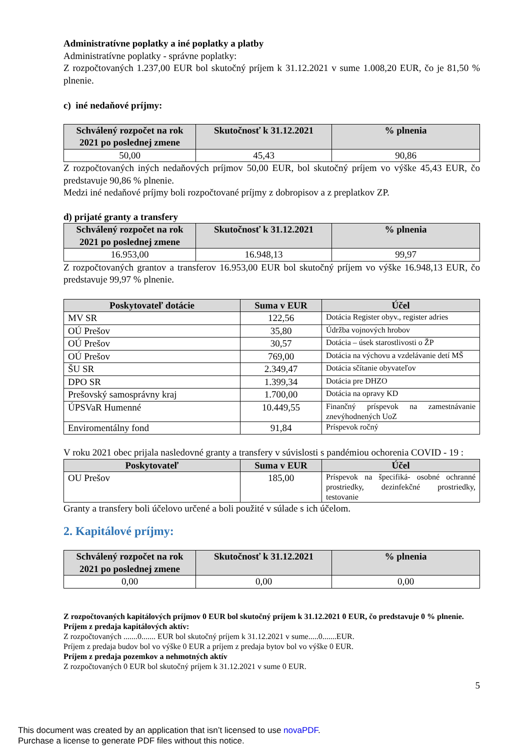Administratívne poplatky a iné poplatky a platby
Administratívne poplatky - správne poplatky:
Z rozpočtovaných 1.237,00 EUR bol skutočný príjem k 31.12.2021 v sume 1.008,20 EUR, čo je 81,50 % plnenie.
c) iné nedaňové príjmy:
| Schválený rozpočet na rok 2021 po poslednej zmene | Skutočnosť k 31.12.2021 | % plnenia |
| --- | --- | --- |
| 50,00 | 45,43 | 90,86 |
Z rozpočtovaných iných nedaňových príjmov 50,00 EUR, bol skutočný príjem vo výške 45,43 EUR, čo predstavuje 90,86 % plnenie.
Medzi iné nedaňové príjmy boli rozpočtované príjmy z dobropisov a z preplatkov ZP.
d) prijaté granty a transfery
| Schválený rozpočet na rok 2021 po poslednej zmene | Skutočnosť k 31.12.2021 | % plnenia |
| --- | --- | --- |
| 16.953,00 | 16.948,13 | 99,97 |
Z rozpočtovaných grantov a transferov 16.953,00 EUR bol skutočný príjem vo výške 16.948,13 EUR, čo predstavuje 99,97 % plnenie.
| Poskytovateľ dotácie | Suma v EUR | Účel |
| --- | --- | --- |
| MV SR | 122,56 | Dotácia Register obyv., register adries |
| OÚ Prešov | 35,80 | Údržba vojnových hrobov |
| OÚ Prešov | 30,57 | Dotácia – úsek starostlivosti o ŽP |
| OÚ Prešov | 769,00 | Dotácia na výchovu a vzdelávanie detí MŠ |
| ŠU SR | 2.349,47 | Dotácia sčítanie obyvateľov |
| DPO SR | 1.399,34 | Dotácia pre DHZO |
| Prešovský samosprávny kraj | 1.700,00 | Dotácia na opravy KD |
| ÚPSVaR Humenné | 10.449,55 | Finančný príspevok na zamestnávanie znevýhodnených UoZ |
| Enviromentálny fond | 91,84 | Príspevok ročný |
V roku 2021 obec prijala nasledovné granty a transfery v súvislosti s pandémiou ochorenia COVID - 19 :
| Poskytovateľ | Suma v EUR | Účel |
| --- | --- | --- |
| OU Prešov | 185,00 | Príspevok na špecifiká- osobné ochranné prostriedky, dezinfekčné prostriedky, testovanie |
Granty a transfery boli účelovo určené a boli použité v súlade s ich účelom.
2. Kapitálové príjmy:
| Schválený rozpočet na rok 2021 po poslednej zmene | Skutočnosť k 31.12.2021 | % plnenia |
| --- | --- | --- |
| 0,00 | 0,00 | 0,00 |
Z rozpočtovaných kapitálových príjmov 0 EUR bol skutočný príjem k 31.12.2021 0 EUR, čo predstavuje 0 % plnenie.
Príjem z predaja kapitálových aktív:
Z rozpočtovaných .......0....... EUR bol skutočný príjem k 31.12.2021 v sume.....0.......EUR.
Príjem z predaja budov bol vo výške 0 EUR a príjem z predaja bytov bol vo výške 0 EUR.
Príjem z predaja pozemkov a nehmotných aktív
Z rozpočtovaných 0 EUR bol skutočný príjem k 31.12.2021 v sume 0 EUR.
5
This document was created by an application that isn’t licensed to use novaPDF.
Purchase a license to generate PDF files without this notice.